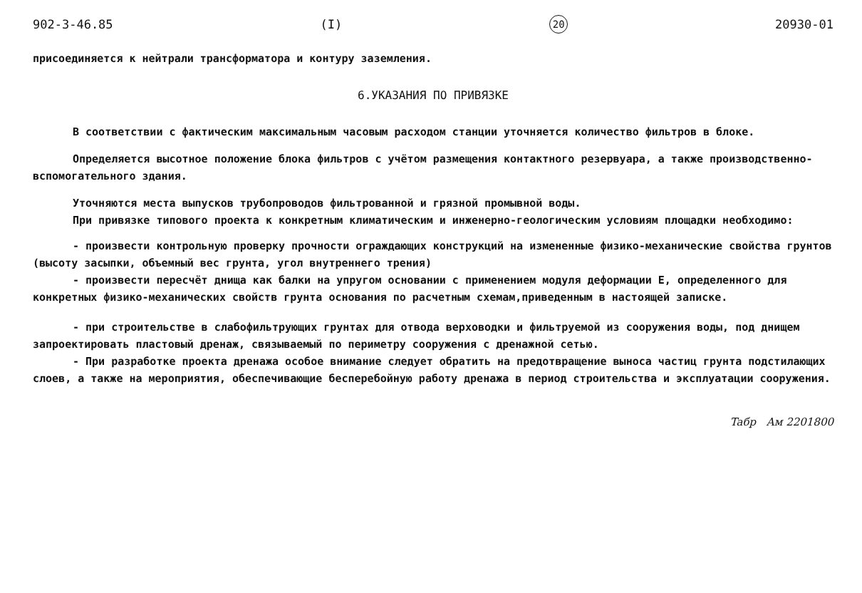902-3-46.85 (I) 20 20930-01
присоединяется к нейтрали трансформатора и контуру заземления.
6.УКАЗАНИЯ ПО ПРИВЯЗКЕ
В соответствии с фактическим максимальным часовым расходом станции уточняется количество фильтров в блоке.
Определяется высотное положение блока фильтров с учётом размещения контактного резервуара, а также производственно-вспомогательного здания.
Уточняются места выпусков трубопроводов фильтрованной и грязной промывной воды.
При привязке типового проекта к конкретным климатическим и инженерно-геологическим условиям площадки необходимо:
- произвести контрольную проверку прочности ограждающих конструкций на измененные физико-механические свойства грунтов (высоту засыпки, объемный вес грунта, угол внутреннего трения)
- произвести пересчёт днища как балки на упругом основании с применением модуля деформации Е, определенного для конкретных физико-механических свойств грунта основания по расчетным схемам,приведенным в настоящей записке.
- при строительстве в слабофильтрующих грунтах для отвода верховодки и фильтруемой из сооружения воды, под днищем запроектировать пластовый дренаж, связываемый по периметру сооружения с дренажной сетью.
- При разработке проекта дренажа особое внимание следует обратить на предотвращение выноса частиц грунта подстилающих слоев, а также на мероприятия, обеспечивающие бесперебойную работу дренажа в период строительства и эксплуатации сооружения.
Taбр Ам 2201800